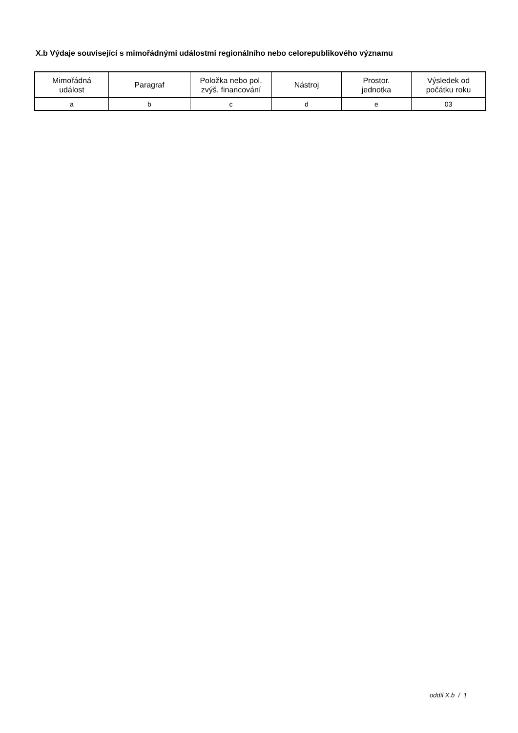X.b Výdaje související s mimořádnými událostmi regionálního nebo celorepublikového významu
| Mimořádná událost | Paragraf | Položka nebo pol. zvýš. financování | Nástroj | Prostor. jednotka | Výsledek od počátku roku |
| --- | --- | --- | --- | --- | --- |
| a | b | c | d | e | 03 |
oddíl X.b / 1